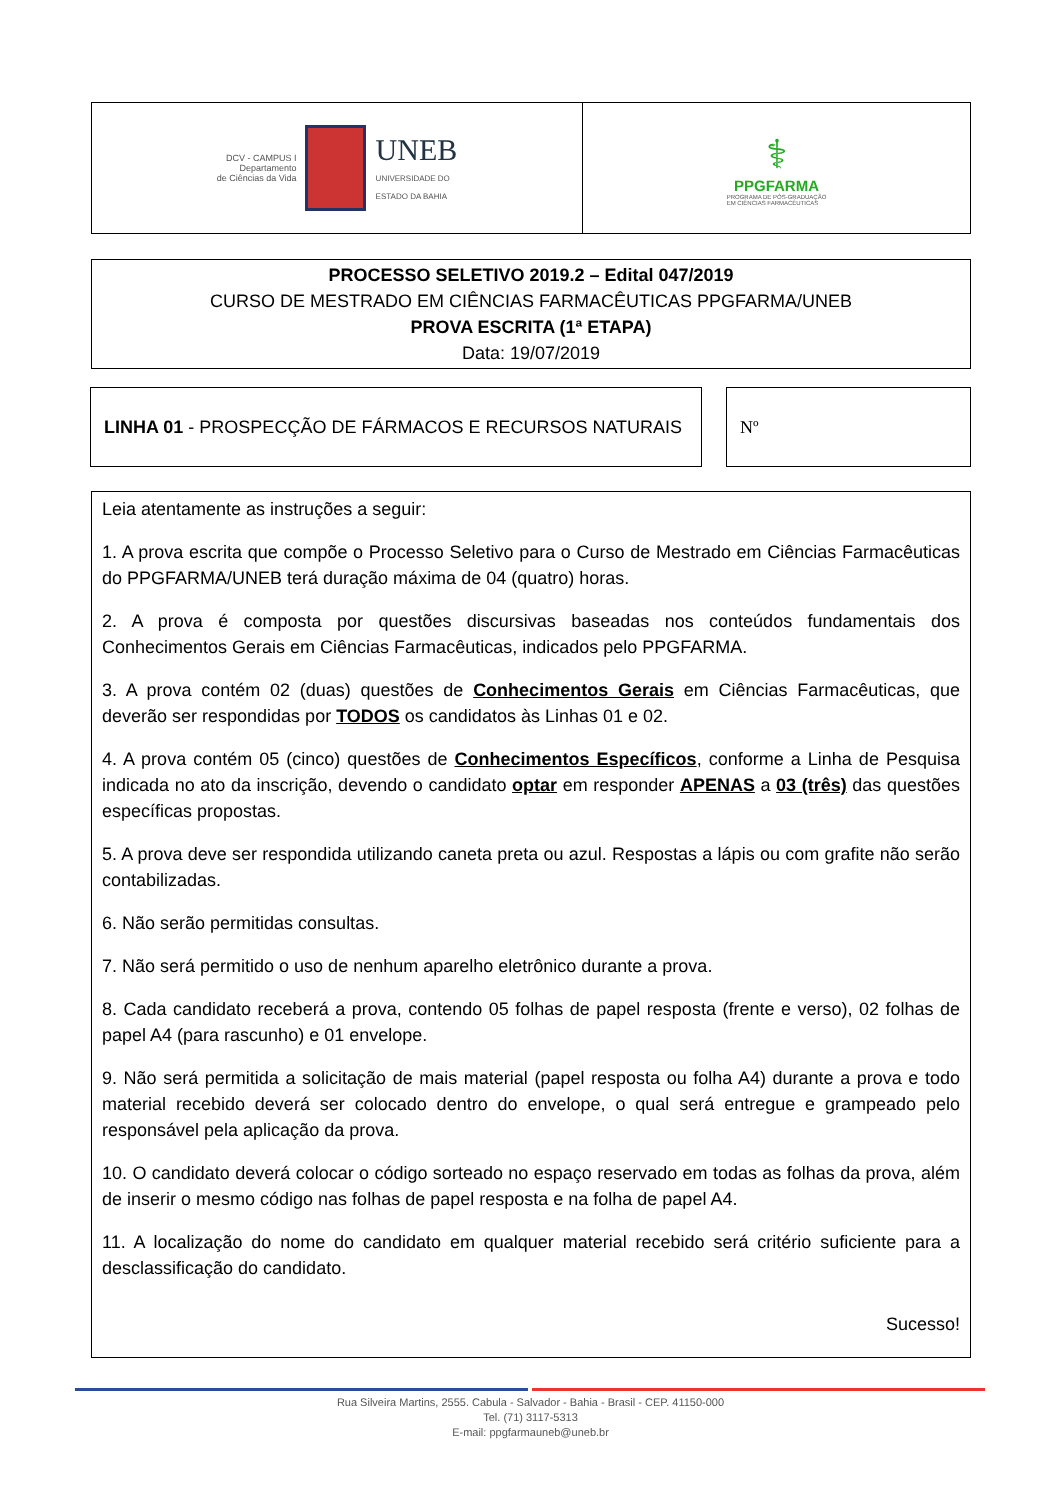DCV - CAMPUS I
Departamento
de Ciências da Vida UNEB
UNIVERSIDADE DO
ESTADO DA BAHIA
⚕
PPGFARMA
PROGRAMA DE PÓS-GRADUAÇÃO
EM CIÊNCIAS FARMACÊUTICAS
PROCESSO SELETIVO 2019.2 – Edital 047/2019
CURSO DE MESTRADO EM CIÊNCIAS FARMACÊUTICAS PPGFARMA/UNEB
PROVA ESCRITA (1ª ETAPA)
Data: 19/07/2019
LINHA 01 - PROSPECÇÃO DE FÁRMACOS E RECURSOS NATURAIS Nº
Leia atentamente as instruções a seguir:
1. A prova escrita que compõe o Processo Seletivo para o Curso de Mestrado em Ciências Farmacêuticas do PPGFARMA/UNEB terá duração máxima de 04 (quatro) horas.
2. A prova é composta por questões discursivas baseadas nos conteúdos fundamentais dos Conhecimentos Gerais em Ciências Farmacêuticas, indicados pelo PPGFARMA.
3. A prova contém 02 (duas) questões de Conhecimentos Gerais em Ciências Farmacêuticas, que deverão ser respondidas por TODOS os candidatos às Linhas 01 e 02.
4. A prova contém 05 (cinco) questões de Conhecimentos Específicos, conforme a Linha de Pesquisa indicada no ato da inscrição, devendo o candidato optar em responder APENAS a 03 (três) das questões específicas propostas.
5. A prova deve ser respondida utilizando caneta preta ou azul. Respostas a lápis ou com grafite não serão contabilizadas.
6. Não serão permitidas consultas.
7. Não será permitido o uso de nenhum aparelho eletrônico durante a prova.
8. Cada candidato receberá a prova, contendo 05 folhas de papel resposta (frente e verso), 02 folhas de papel A4 (para rascunho) e 01 envelope.
9. Não será permitida a solicitação de mais material (papel resposta ou folha A4) durante a prova e todo material recebido deverá ser colocado dentro do envelope, o qual será entregue e grampeado pelo responsável pela aplicação da prova.
10. O candidato deverá colocar o código sorteado no espaço reservado em todas as folhas da prova, além de inserir o mesmo código nas folhas de papel resposta e na folha de papel A4.
11. A localização do nome do candidato em qualquer material recebido será critério suficiente para a desclassificação do candidato.
Sucesso!
Rua Silveira Martins, 2555. Cabula - Salvador - Bahia - Brasil - CEP. 41150-000
Tel. (71) 3117-5313
E-mail: ppgfarmauneb@uneb.br